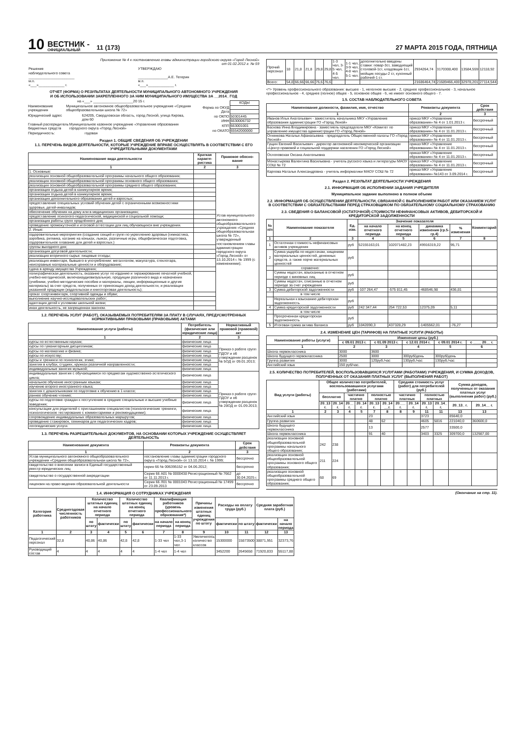10 ВЕСТНИК -
ОФИЦИАЛЬНЫЙ 11 (173) 27 МАРТА 2015 ГОДА, ПЯТНИЦА
Приложение № 4 к постановлению главы администрации городского округа «Город Лесной»
от 01.02.2012 г. № 59
| Решение наблюдательного совета _______________________ м.п. «___»_____________ г. | УТВЕРЖДАЮ _______________А.Е. Тетерин м.п. «___»_____________ г. |
ОТЧЕТ (ФОРМА) О РЕЗУЛЬТАТАХ ДЕЯТЕЛЬНОСТИ МУНИЦИПАЛЬНОГО АВТОНОМНОГО УЧРЕЖДЕНИЯ
И ОБ ИСПОЛЬЗОВАНИИ ЗАКРЕПЛЕННОГО ЗА НИМ МУНИЦИПАЛЬНОГО ИМУЩЕСТВА ЗА __2014_ ГОД
на «___» ____________________20 15 г.
Наименование учреждения Муниципальное автономное общеобразовательное учреждение «Средняя общеобразовательная школа № 72»
Юридический адрес 624205, Свердловская область, город Лесной, улица Кирова, дом 60
Главный распорядитель бюджетных средств Муниципальное казенное учреждение «Управление образования городского округа «Город Лесной»
Периодичность: годовая
| | КОДЫ |
| Форма по ОКУД | |
| Дата | |
| по ОКПО | 50301445 |
| ИНН | 6630006732 |
| КПП | 663001001 |
| по ОКАТО | 65542000000 |
Раздел 1. ОБЩИЕ СВЕДЕНИЯ ОБ УЧРЕЖДЕНИИ
1.1. ПЕРЕЧЕНЬ ВИДОВ ДЕЯТЕЛЬНОСТИ, КОТОРЫЕ УЧРЕЖДЕНИЕ ВПРАВЕ ОСУЩЕСТВЛЯТЬ В СООТВЕТСТВИИ С ЕГО УЧРЕДИТЕЛЬНЫМИ ДОКУМЕНТАМИ
| Наименование вида деятельности | Краткая характе-ристика | Правовое обосно-вание |
| --- | --- | --- |
| 1 | 2 | 3 |
| 1. Основные: | | Устав муниципального автономного общеобразовательного учреждения «Средняя общеобразовательная школа № 72», утвержденный постановлением главы администрации городского округа «Город Лесной» от 13.10.2014 г. № 1999 (с изменениями); |
| реализация основной общеобразовательной программы начального общего образования; | | |
| реализация основной общеобразовательной программы основного общего образования; | | |
| реализация основной общеобразовательной программы среднего общего образования; | | |
| организация отдыха детей в каникулярное время; | | |
| организация отдыха детей в каникулярное время; | | |
| организация дополнительного образования детей и взрослых; | | |
| предоставление специальных условий обучения детей с ограниченными возможностями здоровья, детей-инвалидов; | | |
| обеспечение обучения на дому или в медицинских организациях; | | |
| предоставление психолого-педагогической, медицинской и социальной помощи; | | |
| организация работы групп продлённого дня; | | |
| проведение промежуточной и итоговой аттестации для лиц обучающихся вне учреждения. | | |
| 2. Иные: | | |
| оздоровительные мероприятия (создание секций и групп по укреплению здоровья (гимнастика, аэробика, ритмика, катание на коньках, лыжах, различные игры, общефизическая подготовка, оздоровительное плавание для детей и взрослых.) | | |
| группы выходного дня; | | |
| организация досуговой деятельности; | | |
| реализация вторичного сырья: пищевые отходы; | | |
| реализация инвентаря, бывшего в употреблении: металлолом, макулатура, стеклотара, неисправные материальные ценности и оборудование; | | |
| сдача в аренду имущества Учреждения; | | |
| полиграфическая деятельность, оказание услуг по изданию и тиражированию печатной учебной, учебно-методической, включаяаудиовизуальную, продукции различного вида и назначения (учебники, учебно-методические пособия и материалы, лекции, информационные и другие материалы) за счет средств, полученных от приносящих доход деятельности, и реализация указанной продукции (издательская и книготорговая деятельность); | | |
| прокат спортинвентаря, спортивной одежды и обуви; | | |
| выполнение научно-исследовательских работ; | | |
| адаптация детей к условиям школьной жизни; | | |
| иная деятельность, не запрещенная законом. | | |
1.2. ПЕРЕЧЕНЬ УСЛУГ (РАБОТ), ОКАЗЫВАЕМЫХ ПОТРЕБИТЕЛЯМ ЗА ПЛАТУ В СЛУЧАЯХ, ПРЕДУСМОТРЕННЫХ НОРМАТИВНЫМИ ПРАВОВЫМИ (ПРАВОВЫМИ) АКТАМИ
| Наименование услуги (работы) | Потребитель (физические или юридические лица) | Нормативный правовой (правовой) акт |
| --- | --- | --- |
| 1 | 2 | 3 |
| курсы по естественным наукам; | физические лица | Приказ о работе групп ПДОУ и об утверждении расценок № 5ОД от 09.01.2013; |
| курсы по гуманитарным дисциплинам; | физические лица | |
| курсы по математике и физике; | физические лица | |
| курсы по искусству; | физические лица | |
| курсы и тренинги по психологии, этике; | физические лица | |
| занятия в клубах, студиях, кружках различной направленности; | физические лица | |
| индивидуальные занятия музыкой; | физические лица | |
| индивидуальные занятия с обучающимися по предметам художественно-эстетического цикла; | физические лица | Приказ о работе групп ПДОУ и об утверждении расценок № 28ОД от 01.09.2013; |
| начальное обучение иностранным языкам; | физические лица | |
| изучение второго иностранного языка; | физические лица | |
| занятия с дошкольниками по подготовке к обучению в 1 классе; | физические лица | |
| раннее обучение чтению; | физические лица | |
| курсы по подготовке граждан к поступлению в средние специальные и высшие учебные заведения; | физические лица | |
| консультации для родителей с приглашением специалистов (психологические тренинги, психологическое тестирование с комментариями и рекомендациями); | физические лица | |
| сопровождение индивидуальных образовательных маршрутов; | физические лица | |
| проведение стажировок, семинаров для педагогических кадров; | физические лица | |
| логопедические услуги. | физические лица | |
1.3. ПЕРЕЧЕНЬ РАЗРЕШИТЕЛЬНЫХ ДОКУМЕНТОВ, НА ОСНОВАНИИ КОТОРЫХ УЧРЕЖДЕНИЕ ОСУЩЕСТВЛЯЕТ ДЕЯТЕЛЬНОСТЬ
| Наименование документа | Реквизиты документа | Срок действия |
| --- | --- | --- |
| 1 | 2 | 3 |
| Устав муниципального автономного общеобразовательного учреждения «Средняя общеобразовательная школа № 72», | постановление главы администрации городского округа «Город Лесной» от 13.10.2014 г. № 1999; | бессрочно |
| свидетельство о внесении записи в Единый государственный реестр юридических лиц | серия 66 № 006395152 от 04.06.2012; | бессрочно |
| свидетельство о государственной аккредитации | Серия 66 А01 № 0000438 Регистрационный № 7662 от 11.11.2013 г. | до 30.04.2025 г. |
| лицензия на право ведения образовательной деятельности | Серия 66 Л01 № 0001043 Регистрационный № 17499 от 23.09.2013 | бессрочно |
1.4. ИНФОРМАЦИЯ О СОТРУДНИКАХ УЧРЕЖДЕНИЯ
| Категория работника | Среднегодовая численность работников | Количество штатных единиц на начало отчетного периода | | Количество штатных единиц на конец отчетного периода | | Квалификация работников (уровень профессионального образования*) | | Причины изменения штатных единиц учреждения по штату | Расходы на оплату труда (руб.) | | Средняя заработная плата (руб.) | |
| --- | --- | --- | --- | --- | --- | --- | --- | --- | --- | --- | --- | --- |
| | | по штату | фактически | по штату | фактически | на начало периода | на конец периода | | фактически | по штату | фактически | на начало периода |
| 1 | 2 | 3 | 4 | 5 | 6 | 7 | 8 | 9 | 10 | 11 | 12 | 13 |
| Педагогический персонал | 32,8 | 40,86 | 40,86 | 42,8 | 42,8 | 1-33 чел | 1-33 чел,3-1 чел | Увеличилось количество классов | 15300000 | 15873500 | 38871,951 | 32373,76 |
| Руководящий состав | 4 | 4 | 4 | 4 | 4 | 1-4 чел | 1-4 чел | | 3452200 | 2645658 | 71920,833 | 55117,88 |
| Прочий персонал | 18 | 21,8 | 21,8 | 29,8 | 29,8 | 1-3 чел, 3-5 чел, 4-5 чел. | 1-1 чел, 3-9 чел, 4-8 чел. 5-1 чел. | дополнительно введены ставки: повар-3ст, заведующий столовой-1ст, кладовщик-1ст, мойщик посуды-2 ст, кухонный рабочий-1 ст. | 2934264,74 | 3170308,400 | 13584,559 | 12118,92 |
| Всего: | 54,8 | 66,66 | 66,66 | 76,6 | 76,6 | | | | 21686464,74 | 21689466,400 | 32978,201 | 27114,544 |
<*> Уровень профессионального образования: высшее - 1, неполное высшее - 2, среднее профессиональное - 3, начальное профессиональное - 4, среднее (полное) общее - 5, основное общее - 6, не имеют основного общего - 7.
1.5. СОСТАВ НАБЛЮДАТЕЛЬНОГО СОВЕТА
| Наименование должности, фамилия, имя, отчество | Реквизиты документа | Срок действия |
| --- | --- | --- |
| 1 | 2 | 3 |
| Иванов Илья Анатольевич - заместитель начальника МКУ «Управление образования администрации ГО «Город Леной» | приказ МКУ «Управление образования» № 4 от 1.01.2013 г. | бессрочный |
| Баскова Инна Владимировна - заместиель председателя МКУ «Комитет по управлению имущества администрации ГО «Город Леной» | приказ МКУ «Управление образования» № 4 от 11.01.2013 г. | бессрочный |
| Огнянкова Наталья Афанасьевна - председатель Общественной палаты ГО «Город Лесной» | приказ МКУ «Управление образования» № 4 от 11.01.2013 г. | бессрочный |
| Гущин Евгений Васильевич - директор автономной некомерческой организации «Центр правовой и социальной поддержки населения ГО «Город Лесной» | приказ МКУ «Управление образования» № 4 от 11.01.2013 г. | бессрочный |
| Ослоповская Оксана Анатольевна | приказ МКУ «Управление образования» № 4 от 11.01.2013 г. | бессрочный |
| Монастырева Валентина Васильевна - учитель русского языка и литературы МАОУ СОШ № 72 | приказ МКУ «Управление образования» № 4 от 11.01.2013 г. | бессрочный |
| Карпова Наталья Александровна - учитель информатики МАОУ СОШ № 72 | приказ МКУ «Управление образования» №143 от 3.09.2014 г. | бессрочный |
Раздел 2. РЕЗУЛЬТАТ ДЕЯТЕЛЬНОСТИ УЧРЕЖДЕНИЯ
2.1. ИНФОРМАЦИЯ ОБ ИСПОЛНЕНИИ ЗАДАНИЯ УЧРЕДИТЕЛЯ
Муниципальное задание выполнено в полном объеме
2.2. ИНФОРМАЦИЯ ОБ ОСУЩЕСТВЛЕНИИ ДЕЯТЕЛЬНОСТИ, СВЯЗАННОЙ С ВЫПОЛНЕНИЕМ РАБОТ ИЛИ ОКАЗАНИЕМ УСЛУГ В СООТВЕТСТВИИ С ОБЯЗАТЕЛЬСТВАМИ ПЕРЕД СТРАХОВЩИКОМ ПО ОБЯЗАТЕЛЬНОМУ СОЦИАЛЬНОМУ СТРАХОВАНИЮ
2.3. СВЕДЕНИЯ О БАЛАНСОВОЙ (ОСТАТОЧНОЙ) СТОИМОСТИ НЕФИНАНСОВЫХ АКТИВОВ, ДЕБИТОРСКОЙ И КРЕДИТОРСКОЙ ЗАДОЛЖЕННОСТИ
| № п/п | Наименование показателя | Ед. изм. | Значение показателя | | | | Комментарий |
| --- | --- | --- | --- | --- | --- | --- | --- |
| | | | на начало отчетного периода | на конец отчетного периода | динамика изменения (гр.5-гр.4) | % изменения | |
| 1 | 2 | 3 | 4 | 5 | 6 | 7 | 8 |
| 1 | Остаточная стоимость нефинансовых активов учреждения | руб | 52155163,01 | 102071482,23 | 49916319,22 | 95,71 | |
| 2 | Сумма ущерба по недостачам, хищениям материальных ценностей, денежных средств, а также порче материальных ценностей | руб | | | | | |
| | справочно: | | | | | | |
| | Суммы недостач, взысканные в отчетном периоде с виновных лиц | руб | | | | | |
| | Суммы недостач, списанные в отчетном периоде за счет учреждения | руб | | | | | |
| 3 | Сумма дебиторской задолженности | руб | -107 264,47 | -575 811,45 | -468546,98 | 436,81 | |
| | в том числе | | | | | | |
| | Нереальная к взысканию дебиторская задолженность | руб | | | | | |
| 4 | Сумма кредиторской задолженности | руб | 242 347,44 | 254 722,53 | 12375,09 | 5,11 | |
| | в том числе | | | | | | |
| | Просроченная кредиторская задолженность | руб | | | | | |
| 5 | Итоговая сумма актива баланса | руб | 1842890,3 | 437328,29 | -1405562,01 | -76,27 | |
2.4. ИЗМЕНЕНИЕ ЦЕН (ТАРИФОВ) НА ПЛАТНЫЕ УСЛУГИ (РАБОТЫ)
| Наименование работы (услуги) | Изменение цены (руб.) | | | | |
| --- | --- | --- | --- | --- | --- |
| | с 09.01 2013 г. | с 01.09 2013 г. | с 12.01 2014 г. | с 09.01 2014 г. | с ____ 20__ г. |
| 1 | 2 | 3 | 4 | 5 | 6 |
| Школа первоклассника | 3000 | 3600 | | | |
| Школа будущего первоклассника | 2500 | 3000 | 300руб/день | 300руб/день | |
| Группа развития | 3000 | 120руб./час | 130руб./час | 130руб./час | |
| Английский язык | 150 руб/час. | | | | |
2.5. КОЛИЧЕСТВО ПОТРЕБИТЕЛЕЙ, ВОСПОЛЬЗОВАВШИХСЯ УСЛУГАМИ (РАБОТАМИ) УЧРЕЖДЕНИЯ, И СУММА ДОХОДОВ, ПОЛУЧЕННЫХ ОТ ОКАЗАНИЯ ПЛАТНЫХ УСЛУГ (ВЫПОЛНЕНИЯ РАБОТ)
| Вид услуги (работы) | Общее количество потребителей, воспользовавшихся услугами (работами) | | | | | | Средняя стоимость услуг (работ) для потребителей (руб.) | | | | Сумма доходов, полученных от оказания платных услуг (выполнения работ) (руб.) | |
| --- | --- | --- | --- | --- | --- | --- | --- | --- | --- | --- | --- | --- |
| | бесплатно | | частично платно | | полностью платно | | частично платных | | полностью платных | | | |
| | 20_13 г. | 20_14 г. | 20__ г. | 20_14 г. | 20_13 г. | 20_14 __г. | 20___ г. | 20_14 г. | 20_13 г. | 20_14_ г. | 20_13_ г. | 20_14__ г. |
| 1 | 2 | 3 | 4 | 5 | 7 | 8 | 8 | 9 | 11 | 11 | 13 | 13 |
| Английский язык | | | | | 23 | | | | 3723 | | 85640,0 | |
| Группа развития | | | | | 48 | 62 | | | 4605 | 5816 | 221040,0 | 360600,0 |
| Школа будущего первоклассника | | | | | 13 | | | | 2577 | | 33500,0 | |
| Школа первоклассника | | | | | 91 | 40 | | | 3403 | 3325 | 309700,0 | 132987,00 |
| реализация основной общеобразовательной программы начального общего образования; | 242 | 238 | | | | | | | | | | |
| реализация основной общеобразовательной программы основного общего образования; | 211 | 224 | | | | | | | | | | |
| реализация основной общеобразовательной программы среднего общего образования; | 68 | 69 | | | | | | | | | | |
(Окончание на стр. 11).